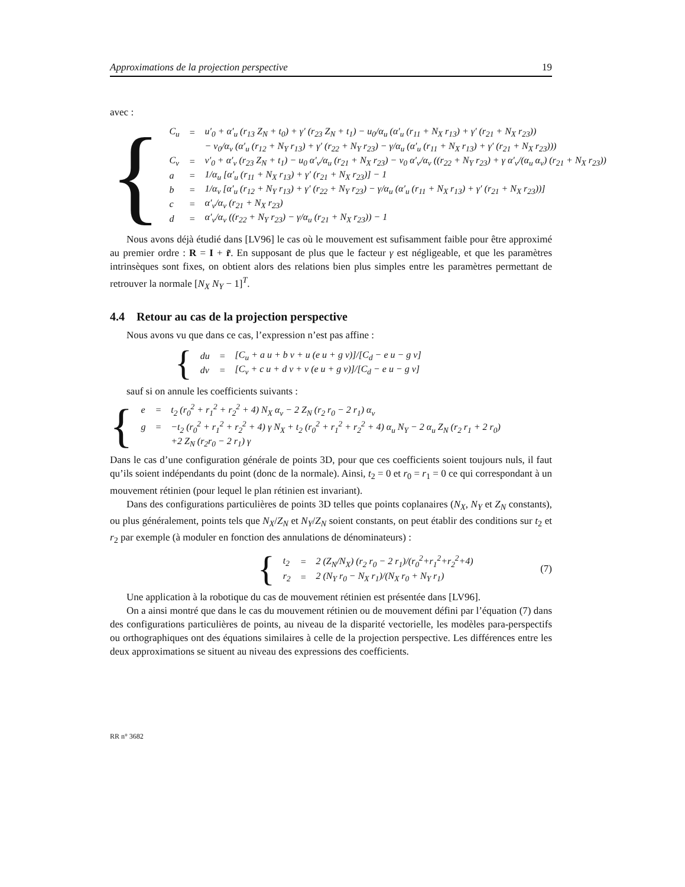Approximations de la projection perspective 19
avec :
{
| C<sub>u</sub> | = | u′<sub>0</sub> + α′<sub>u</sub> (r<sub>13</sub> Z<sub>N</sub> + t<sub>0</sub>) + γ′ (r<sub>23</sub> Z<sub>N</sub> + t<sub>1</sub>) − u<sub>0</sub>/α<sub>u</sub> (α′<sub>u</sub> (r<sub>11</sub> + N<sub>X</sub> r<sub>13</sub>) + γ′ (r<sub>21</sub> + N<sub>X</sub> r<sub>23</sub>)) |
| | | − v<sub>0</sub>/α<sub>v</sub> (α′<sub>u</sub> (r<sub>12</sub> + N<sub>Y</sub> r<sub>13</sub>) + γ′ (r<sub>22</sub> + N<sub>Y</sub> r<sub>23</sub>) − γ/α<sub>u</sub> (α′<sub>u</sub> (r<sub>11</sub> + N<sub>X</sub> r<sub>13</sub>) + γ′ (r<sub>21</sub> + N<sub>X</sub> r<sub>23</sub>))) |
| C<sub>v</sub> | = | v′<sub>0</sub> + α′<sub>v</sub> (r<sub>23</sub> Z<sub>N</sub> + t<sub>1</sub>) − u<sub>0</sub> α′<sub>v</sub>/α<sub>u</sub> (r<sub>21</sub> + N<sub>X</sub> r<sub>23</sub>) − v<sub>0</sub> α′<sub>v</sub>/α<sub>v</sub> ((r<sub>22</sub> + N<sub>Y</sub> r<sub>23</sub>) + γ α′<sub>v</sub>/(α<sub>u</sub> α<sub>v</sub>) (r<sub>21</sub> + N<sub>X</sub> r<sub>23</sub>)) |
| a | = | 1/α<sub>u</sub> [α′<sub>u</sub> (r<sub>11</sub> + N<sub>X</sub> r<sub>13</sub>) + γ′ (r<sub>21</sub> + N<sub>X</sub> r<sub>23</sub>)] − 1 |
| b | = | 1/α<sub>v</sub> [α′<sub>u</sub> (r<sub>12</sub> + N<sub>Y</sub> r<sub>13</sub>) + γ′ (r<sub>22</sub> + N<sub>Y</sub> r<sub>23</sub>) − γ/α<sub>u</sub> (α′<sub>u</sub> (r<sub>11</sub> + N<sub>X</sub> r<sub>13</sub>) + γ′ (r<sub>21</sub> + N<sub>X</sub> r<sub>23</sub>))] |
| c | = | α′<sub>v</sub>/α<sub>v</sub> (r<sub>21</sub> + N<sub>X</sub> r<sub>23</sub>) |
| d | = | α′<sub>v</sub>/α<sub>v</sub> ((r<sub>22</sub> + N<sub>Y</sub> r<sub>23</sub>) − γ/α<sub>u</sub> (r<sub>21</sub> + N<sub>X</sub> r<sub>23</sub>)) − 1 |
Nous avons déjà étudié dans [LV96] le cas où le mouvement est sufisamment faible pour être approximé au premier ordre : R = I + r̃. En supposant de plus que le facteur γ est négligeable, et que les paramètres intrinsèques sont fixes, on obtient alors des relations bien plus simples entre les paramètres permettant de retrouver la normale [N<sub>X</sub> N<sub>Y</sub> − 1]<sup>T</sup>.
4.4 Retour au cas de la projection perspective
Nous avons vu que dans ce cas, l’expression n’est pas affine :
{
| du | = | [C<sub>u</sub> + a u + b v + u (e u + g v)]/[C<sub>d</sub> − e u − g v] |
| dv | = | [C<sub>v</sub> + c u + d v + v (e u + g v)]/[C<sub>d</sub> − e u − g v] |
sauf si on annule les coefficients suivants :
{
| e | = | t<sub>2</sub> (r<sub>0</sub><sup>2</sup> + r<sub>1</sub><sup>2</sup> + r<sub>2</sub><sup>2</sup> + 4) N<sub>X</sub> α<sub>v</sub> − 2 Z<sub>N</sub> (r<sub>2</sub> r<sub>0</sub> − 2 r<sub>1</sub>) α<sub>v</sub> |
| g | = | −t<sub>2</sub> (r<sub>0</sub><sup>2</sup> + r<sub>1</sub><sup>2</sup> + r<sub>2</sub><sup>2</sup> + 4) γ N<sub>X</sub> + t<sub>2</sub> (r<sub>0</sub><sup>2</sup> + r<sub>1</sub><sup>2</sup> + r<sub>2</sub><sup>2</sup> + 4) α<sub>u</sub> N<sub>Y</sub> − 2 α<sub>u</sub> Z<sub>N</sub> (r<sub>2</sub> r<sub>1</sub> + 2 r<sub>0</sub>) |
| | | +2 Z<sub>N</sub> (r<sub>2</sub>r<sub>0</sub> − 2 r<sub>1</sub>) γ |
Dans le cas d’une configuration générale de points 3D, pour que ces coefficients soient toujours nuls, il faut qu’ils soient indépendants du point (donc de la normale). Ainsi, t<sub>2</sub> = 0 et r<sub>0</sub> = r<sub>1</sub> = 0 ce qui correspondant à un mouvement rétinien (pour lequel le plan rétinien est invariant).
Dans des configurations particulières de points 3D telles que points coplanaires (N<sub>X</sub>, N<sub>Y</sub> et Z<sub>N</sub> constants), ou plus généralement, points tels que N<sub>X</sub>/Z<sub>N</sub> et N<sub>Y</sub>/Z<sub>N</sub> soient constants, on peut établir des conditions sur t<sub>2</sub> et r<sub>2</sub> par exemple (à moduler en fonction des annulations de dénominateurs) :
{
| t<sub>2</sub> | = | 2 (Z<sub>N</sub>/N<sub>X</sub>) (r<sub>2</sub> r<sub>0</sub> − 2 r<sub>1</sub>)/(r<sub>0</sub><sup>2</sup>+r<sub>1</sub><sup>2</sup>+r<sub>2</sub><sup>2</sup>+4) |
| r<sub>2</sub> | = | 2 (N<sub>Y</sub> r<sub>0</sub> − N<sub>X</sub> r<sub>1</sub>)/(N<sub>X</sub> r<sub>0</sub> + N<sub>Y</sub> r<sub>1</sub>) |
(7)
Une application à la robotique du cas de mouvement rétinien est présentée dans [LV96].
On a ainsi montré que dans le cas du mouvement rétinien ou de mouvement défini par l’équation (7) dans des configurations particulières de points, au niveau de la disparité vectorielle, les modèles para-perspectifs ou orthographiques ont des équations similaires à celle de la projection perspective. Les différences entre les deux approximations se situent au niveau des expressions des coefficients.
RR n° 3682